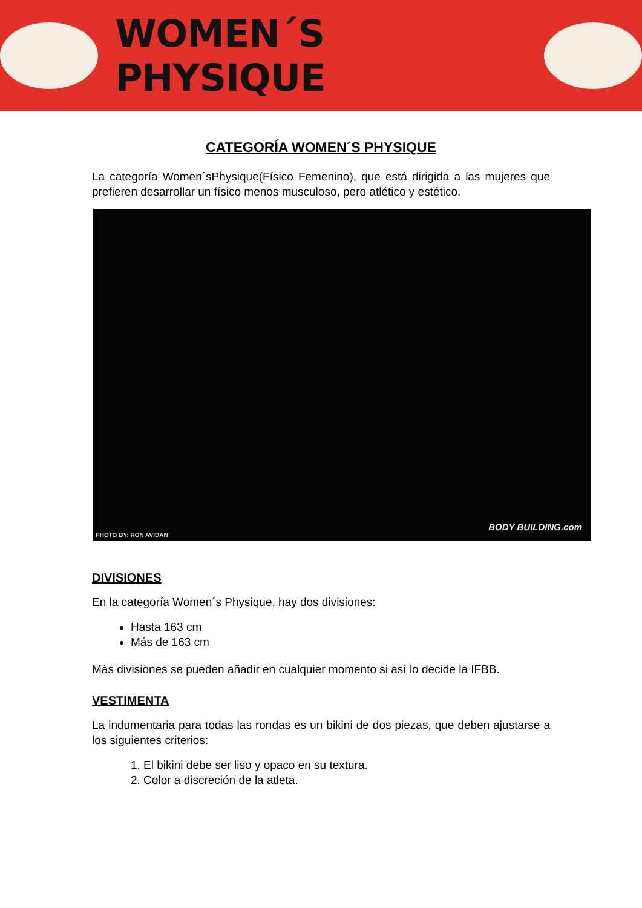WOMEN´S PHYSIQUE
CATEGORÍA WOMEN´S PHYSIQUE
La categoría Women´sPhysique(Físico Femenino), que está dirigida a las mujeres que prefieren desarrollar un físico menos musculoso, pero atlético y estético.
PHOTO BY: RON AVIDAN
BODY BUILDING.com
DIVISIONES
En la categoría Women´s Physique, hay dos divisiones:
Hasta 163 cm
Más de 163 cm
Más divisiones se pueden añadir en cualquier momento si así lo decide la IFBB.
VESTIMENTA
La indumentaria para todas las rondas es un bikini de dos piezas, que deben ajustarse a los siguientes criterios:
1. El bikini debe ser liso y opaco en su textura.
2. Color a discreción de la atleta.